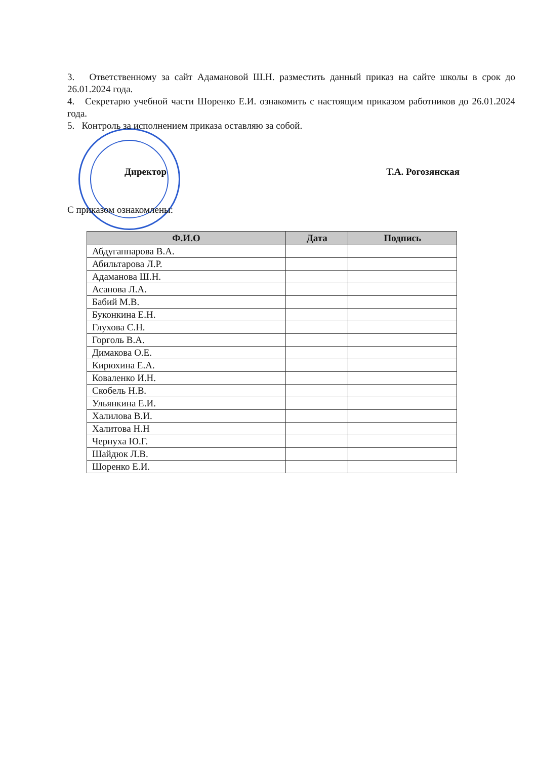3. Ответственному за сайт Адамановой Ш.Н. разместить данный приказ на сайте школы в срок до 26.01.2024 года.
4. Секретарю учебной части Шоренко Е.И. ознакомить с настоящим приказом работников до 26.01.2024 года.
5. Контроль за исполнением приказа оставляю за собой.
Директор Т.А. Рогозянская
С приказом ознакомлены:
| Ф.И.О | Дата | Подпись |
| --- | --- | --- |
| Абдугаппарова В.А. | | |
| Абильтарова Л.Р. | | |
| Адаманова Ш.Н. | | |
| Асанова Л.А. | | |
| Бабий М.В. | | |
| Буконкина Е.Н. | | |
| Глухова С.Н. | | |
| Горголь В.А. | | |
| Димакова О.Е. | | |
| Кирюхина Е.А. | | |
| Коваленко И.Н. | | |
| Скобель Н.В. | | |
| Ульянкина Е.И. | | |
| Халилова В.И. | | |
| Халитова Н.Н | | |
| Чернуха Ю.Г. | | |
| Шайдюк Л.В. | | |
| Шоренко Е.И. | | |